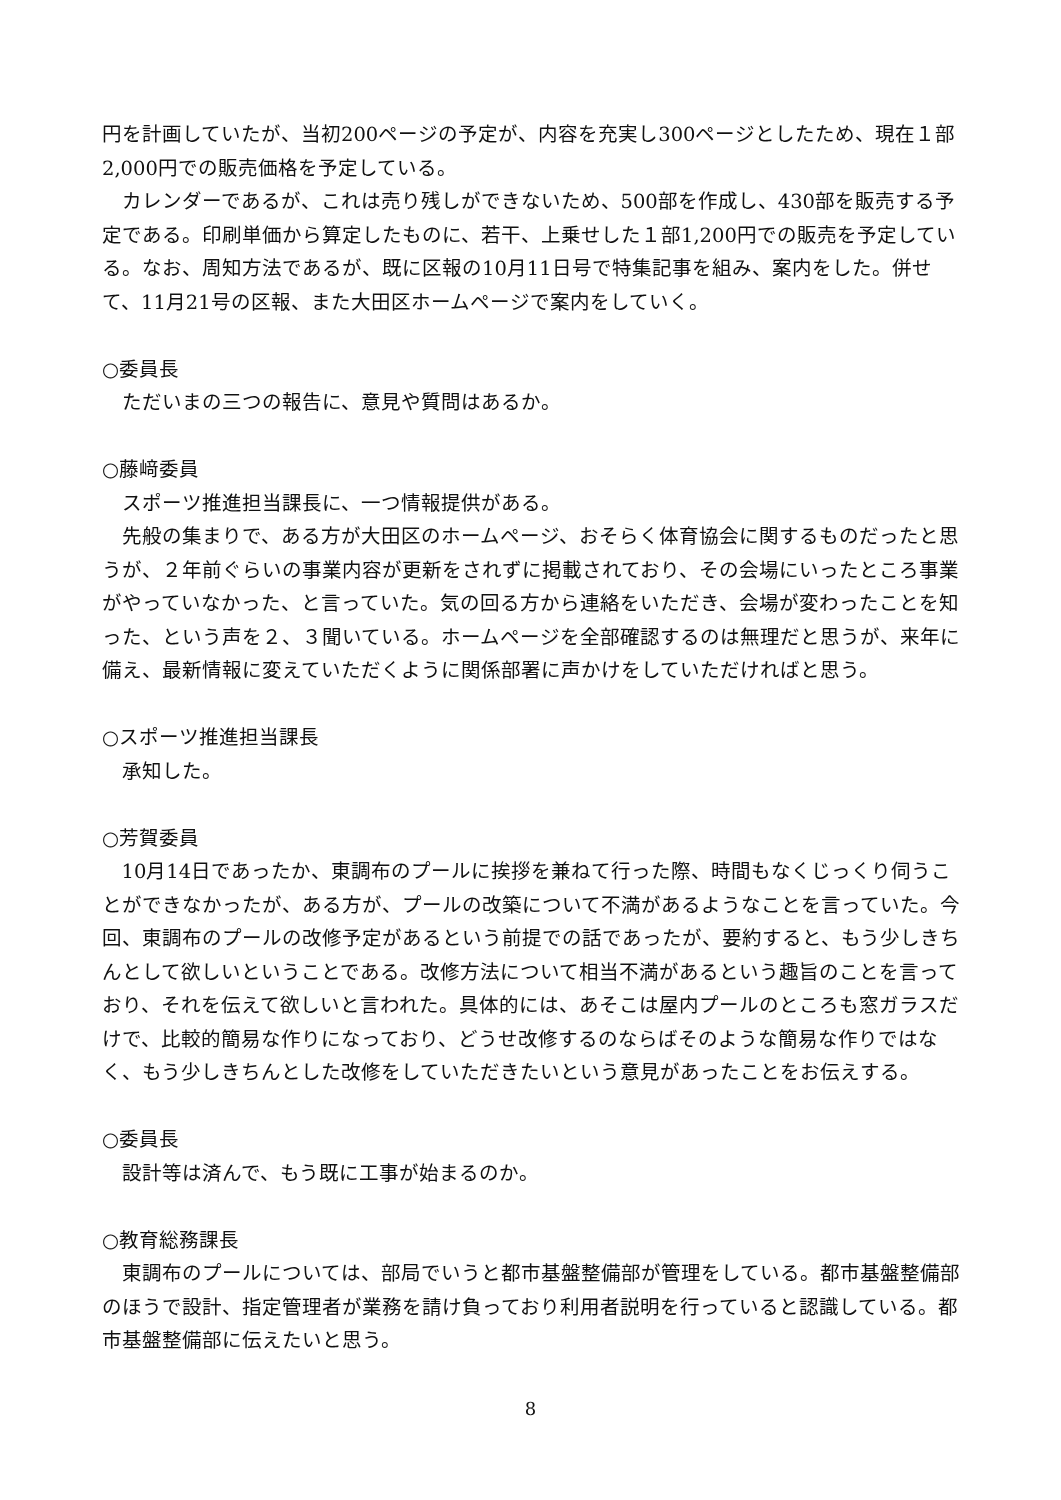円を計画していたが、当初200ページの予定が、内容を充実し300ページとしたため、現在１部2,000円での販売価格を予定している。
カレンダーであるが、これは売り残しができないため、500部を作成し、430部を販売する予定である。印刷単価から算定したものに、若干、上乗せした１部1,200円での販売を予定している。なお、周知方法であるが、既に区報の10月11日号で特集記事を組み、案内をした。併せて、11月21号の区報、また大田区ホームページで案内をしていく。
○委員長
ただいまの三つの報告に、意見や質問はあるか。
○藤﨑委員
スポーツ推進担当課長に、一つ情報提供がある。
先般の集まりで、ある方が大田区のホームページ、おそらく体育協会に関するものだったと思うが、２年前ぐらいの事業内容が更新をされずに掲載されており、その会場にいったところ事業がやっていなかった、と言っていた。気の回る方から連絡をいただき、会場が変わったことを知った、という声を２、３聞いている。ホームページを全部確認するのは無理だと思うが、来年に備え、最新情報に変えていただくように関係部署に声かけをしていただければと思う。
○スポーツ推進担当課長
承知した。
○芳賀委員
10月14日であったか、東調布のプールに挨拶を兼ねて行った際、時間もなくじっくり伺うことができなかったが、ある方が、プールの改築について不満があるようなことを言っていた。今回、東調布のプールの改修予定があるという前提での話であったが、要約すると、もう少しきちんとして欲しいということである。改修方法について相当不満があるという趣旨のことを言っており、それを伝えて欲しいと言われた。具体的には、あそこは屋内プールのところも窓ガラスだけで、比較的簡易な作りになっており、どうせ改修するのならばそのような簡易な作りではなく、もう少しきちんとした改修をしていただきたいという意見があったことをお伝えする。
○委員長
設計等は済んで、もう既に工事が始まるのか。
○教育総務課長
東調布のプールについては、部局でいうと都市基盤整備部が管理をしている。都市基盤整備部のほうで設計、指定管理者が業務を請け負っており利用者説明を行っていると認識している。都市基盤整備部に伝えたいと思う。
8